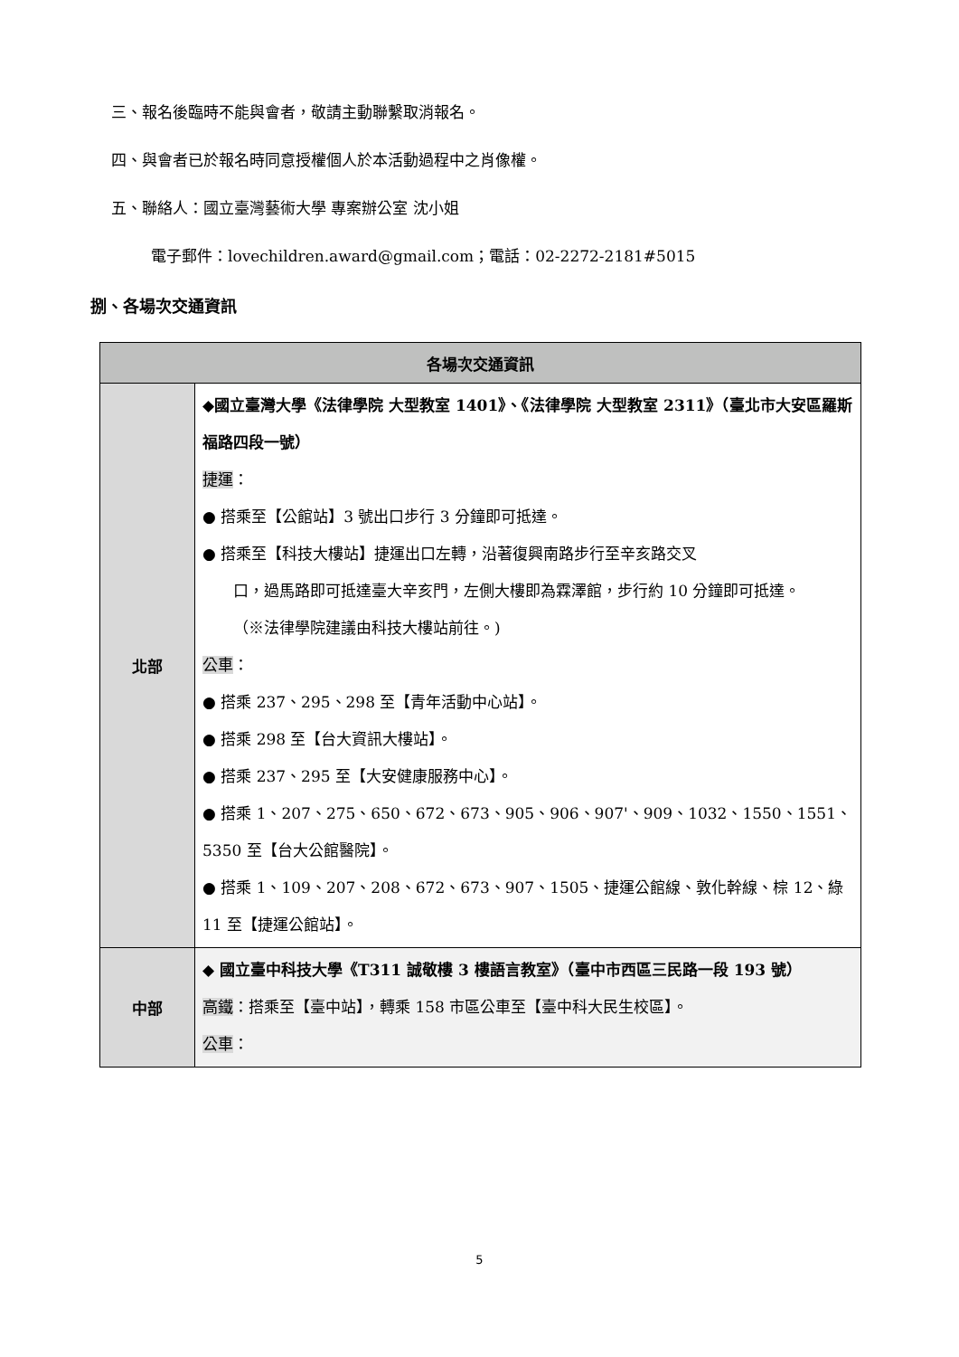三、報名後臨時不能與會者，敬請主動聯繫取消報名。
四、與會者已於報名時同意授權個人於本活動過程中之肖像權。
五、聯絡人：國立臺灣藝術大學 專案辦公室 沈小姐
電子郵件：lovechildren.award@gmail.com；電話：02-2272-2181#5015
捌、各場次交通資訊
| 各場次交通資訊 | |
| --- | --- |
| 北部 | ◆國立臺灣大學《法律學院 大型教室 1401》、《法律學院 大型教室 2311》（臺北市大安區羅斯福路四段一號） 捷運 ： ● 搭乘至【公館站】3 號出口步行 3 分鐘即可抵達。 ● 搭乘至【科技大樓站】捷運出口左轉，沿著復興南路步行至辛亥路交叉 口，過馬路即可抵達臺大辛亥門，左側大樓即為霖澤館，步行約 10 分鐘即可抵達。 （※法律學院建議由科技大樓站前往。) 公車 ： ● 搭乘 237、295、298 至【青年活動中心站】。 ● 搭乘 298 至【台大資訊大樓站】。 ● 搭乘 237、295 至【大安健康服務中心】。 ● 搭乘 1、207、275、650、672、673、905、906、907'、909、1032、1550、1551、5350 至【台大公館醫院】。 ● 搭乘 1、109、207、208、672、673、907、1505、捷運公館線、敦化幹線、棕 12、綠 11 至【捷運公館站】。 |
| 中部 | ◆ 國立臺中科技大學《T311 誠敬樓 3 樓語言教室》（臺中市西區三民路一段 193 號） 高鐵 ：搭乘至【臺中站】，轉乘 158 市區公車至【臺中科大民生校區】。 公車 ： |
5